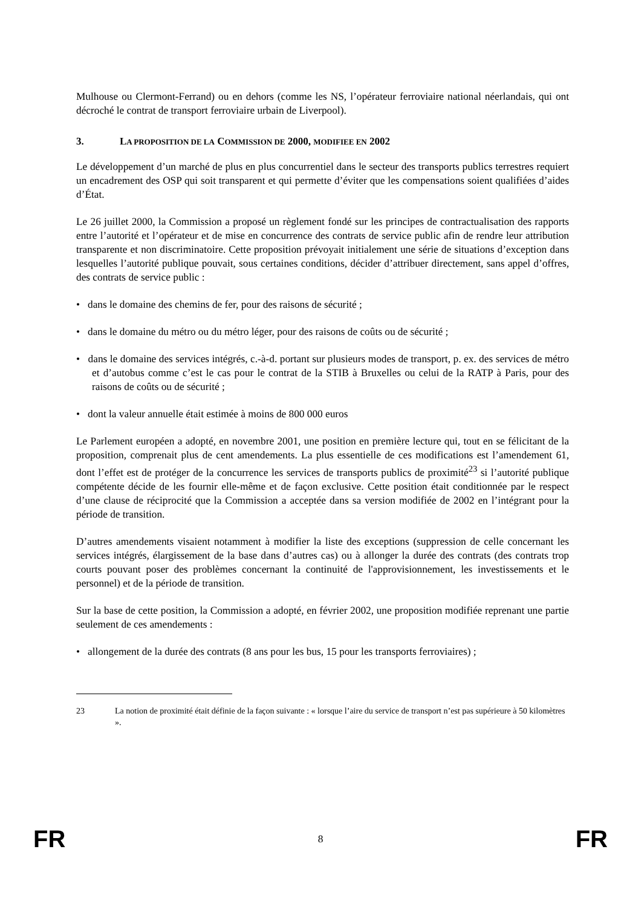Mulhouse ou Clermont-Ferrand) ou en dehors (comme les NS, l’opérateur ferroviaire national néerlandais, qui ont décroché le contrat de transport ferroviaire urbain de Liverpool).
3. LA PROPOSITION DE LA COMMISSION DE 2000, MODIFIEE EN 2002
Le développement d’un marché de plus en plus concurrentiel dans le secteur des transports publics terrestres requiert un encadrement des OSP qui soit transparent et qui permette d’éviter que les compensations soient qualifiées d’aides d’État.
Le 26 juillet 2000, la Commission a proposé un règlement fondé sur les principes de contractualisation des rapports entre l’autorité et l’opérateur et de mise en concurrence des contrats de service public afin de rendre leur attribution transparente et non discriminatoire. Cette proposition prévoyait initialement une série de situations d’exception dans lesquelles l’autorité publique pouvait, sous certaines conditions, décider d’attribuer directement, sans appel d’offres, des contrats de service public :
• dans le domaine des chemins de fer, pour des raisons de sécurité ;
• dans le domaine du métro ou du métro léger, pour des raisons de coûts ou de sécurité ;
• dans le domaine des services intégrés, c.-à-d. portant sur plusieurs modes de transport, p. ex. des services de métro et d’autobus comme c’est le cas pour le contrat de la STIB à Bruxelles ou celui de la RATP à Paris, pour des raisons de coûts ou de sécurité ;
• dont la valeur annuelle était estimée à moins de 800 000 euros
Le Parlement européen a adopté, en novembre 2001, une position en première lecture qui, tout en se félicitant de la proposition, comprenait plus de cent amendements. La plus essentielle de ces modifications est l’amendement 61, dont l’effet est de protéger de la concurrence les services de transports publics de proximité<sup>23</sup> si l’autorité publique compétente décide de les fournir elle-même et de façon exclusive. Cette position était conditionnée par le respect d’une clause de réciprocité que la Commission a acceptée dans sa version modifiée de 2002 en l’intégrant pour la période de transition.
D’autres amendements visaient notamment à modifier la liste des exceptions (suppression de celle concernant les services intégrés, élargissement de la base dans d’autres cas) ou à allonger la durée des contrats (des contrats trop courts pouvant poser des problèmes concernant la continuité de l'approvisionnement, les investissements et le personnel) et de la période de transition.
Sur la base de cette position, la Commission a adopté, en février 2002, une proposition modifiée reprenant une partie seulement de ces amendements :
• allongement de la durée des contrats (8 ans pour les bus, 15 pour les transports ferroviaires) ;
23 La notion de proximité était définie de la façon suivante : « lorsque l’aire du service de transport n’est pas supérieure à 50 kilomètres ».
FR 8 FR